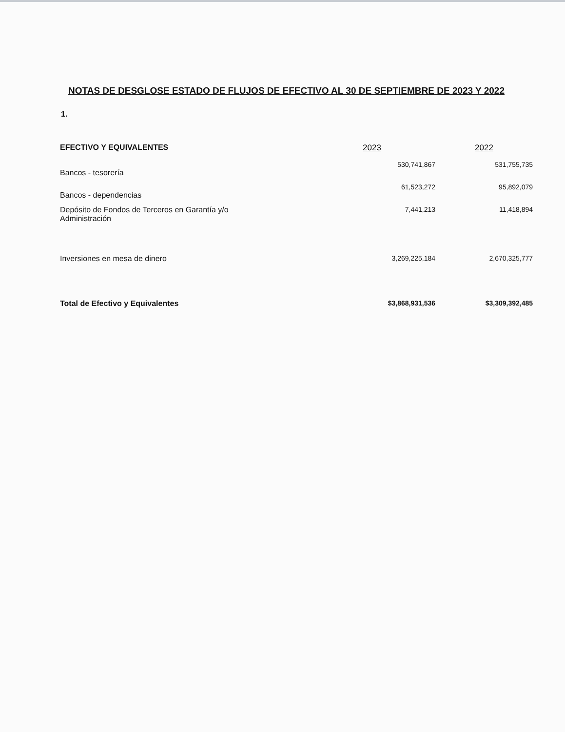NOTAS DE DESGLOSE ESTADO DE FLUJOS DE EFECTIVO AL 30 DE SEPTIEMBRE DE 2023 Y 2022
1.
| EFECTIVO Y EQUIVALENTES | 2023 | 2022 |
| --- | --- | --- |
| Bancos - tesorería | 530,741,867 | 531,755,735 |
| Bancos - dependencias | 61,523,272 | 95,892,079 |
| Depósito de Fondos de Terceros en Garantía y/o Administración | 7,441,213 | 11,418,894 |
| Inversiones en mesa de dinero | 3,269,225,184 | 2,670,325,777 |
| Total de Efectivo y Equivalentes | $3,868,931,536 | $3,309,392,485 |